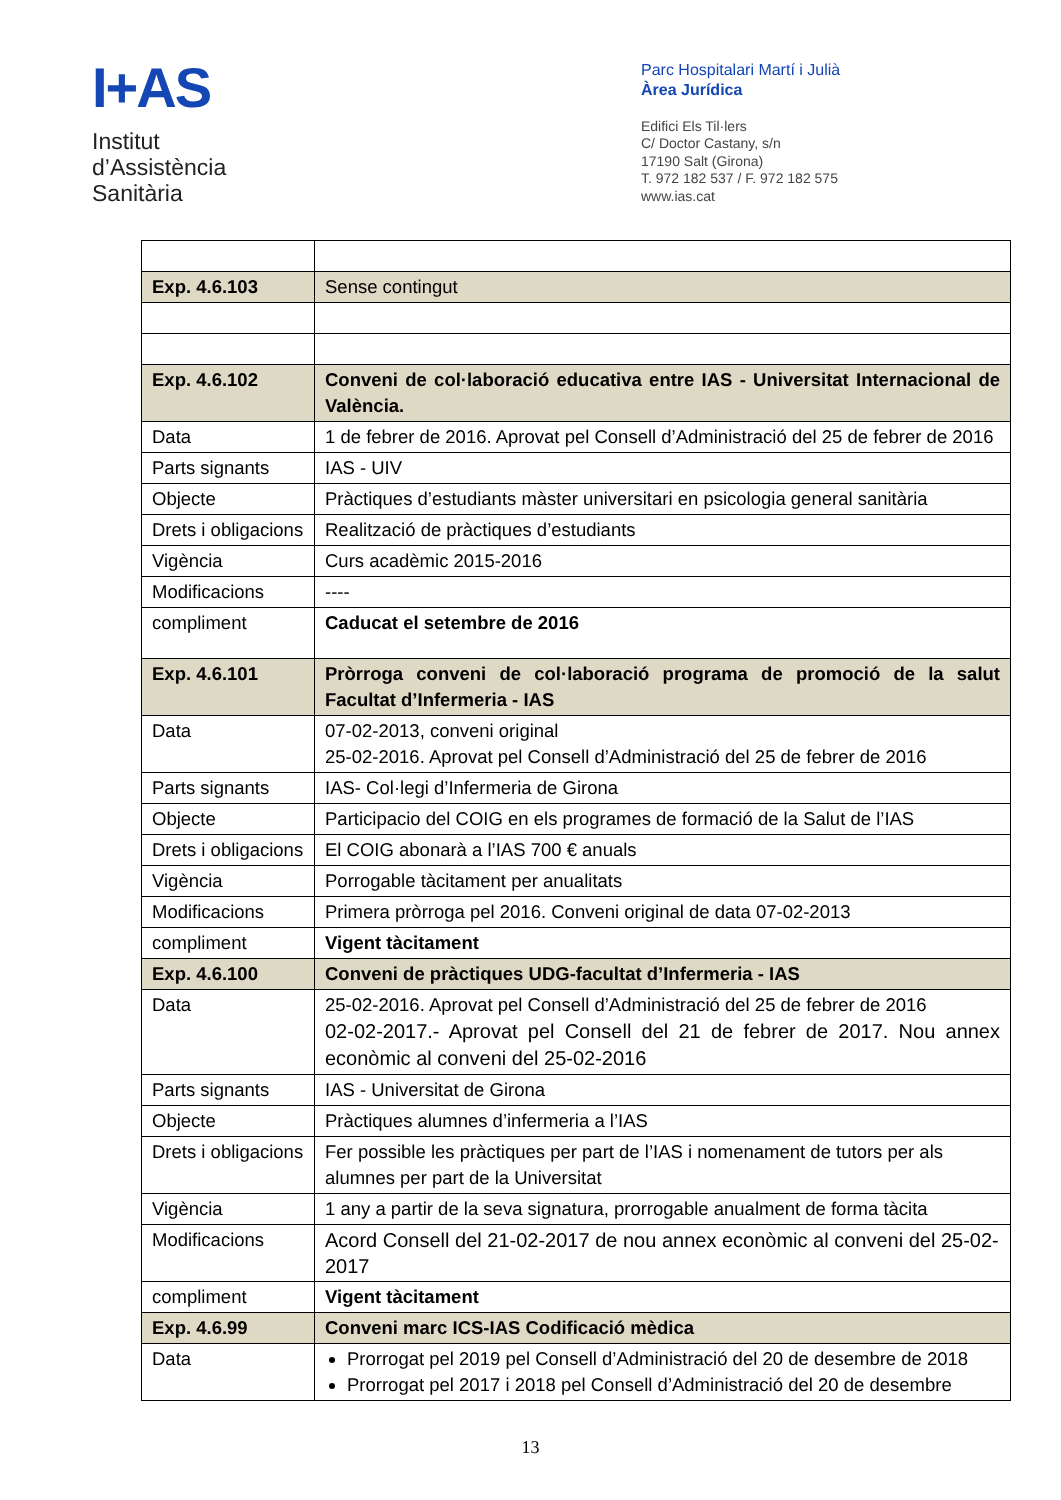I+AS
Institut
d’Assistència
Sanitària
Parc Hospitalari Martí i Julià
Àrea Jurídica
Edifici Els Til·lers
C/ Doctor Castany, s/n
17190 Salt (Girona)
T. 972 182 537 / F. 972 182 575
www.ias.cat
| Exp. 4.6.103 | Sense contingut |
| Exp. 4.6.102 | Conveni de col·laboració educativa entre IAS - Universitat Internacional de València. |
| Data | 1 de febrer de 2016. Aprovat pel Consell d’Administració del 25 de febrer de 2016 |
| Parts signants | IAS - UIV |
| Objecte | Pràctiques d’estudiants màster universitari en psicologia general sanitària |
| Drets i obligacions | Realització de pràctiques d’estudiants |
| Vigència | Curs acadèmic 2015-2016 |
| Modificacions | ---- |
| compliment | Caducat el setembre de 2016 |
| Exp. 4.6.101 | Pròrroga conveni de col·laboració programa de promoció de la salut Facultat d’Infermeria - IAS |
| Data | 07-02-2013, conveni original 25-02-2016. Aprovat pel Consell d’Administració del 25 de febrer de 2016 |
| Parts signants | IAS- Col·legi d’Infermeria de Girona |
| Objecte | Participacio del COIG en els programes de formació de la Salut de l’IAS |
| Drets i obligacions | El COIG abonarà a l’IAS 700 € anuals |
| Vigència | Porrogable tàcitament per anualitats |
| Modificacions | Primera pròrroga pel 2016. Conveni original de data 07-02-2013 |
| compliment | Vigent tàcitament |
| Exp. 4.6.100 | Conveni de pràctiques UDG-facultat d’Infermeria - IAS |
| Data | 25-02-2016. Aprovat pel Consell d’Administració del 25 de febrer de 2016 02-02-2017.- Aprovat pel Consell del 21 de febrer de 2017. Nou annex econòmic al conveni del 25-02-2016 |
| Parts signants | IAS - Universitat de Girona |
| Objecte | Pràctiques alumnes d’infermeria a l’IAS |
| Drets i obligacions | Fer possible les pràctiques per part de l’IAS i nomenament de tutors per als alumnes per part de la Universitat |
| Vigència | 1 any a partir de la seva signatura, prorrogable anualment de forma tàcita |
| Modificacions | Acord Consell del 21-02-2017 de nou annex econòmic al conveni del 25-02-2017 |
| compliment | Vigent tàcitament |
| Exp. 4.6.99 | Conveni marc ICS-IAS Codificació mèdica |
| Data | Prorrogat pel 2019 pel Consell d’Administració del 20 de desembre de 2018 Prorrogat pel 2017 i 2018 pel Consell d’Administració del 20 de desembre |
13